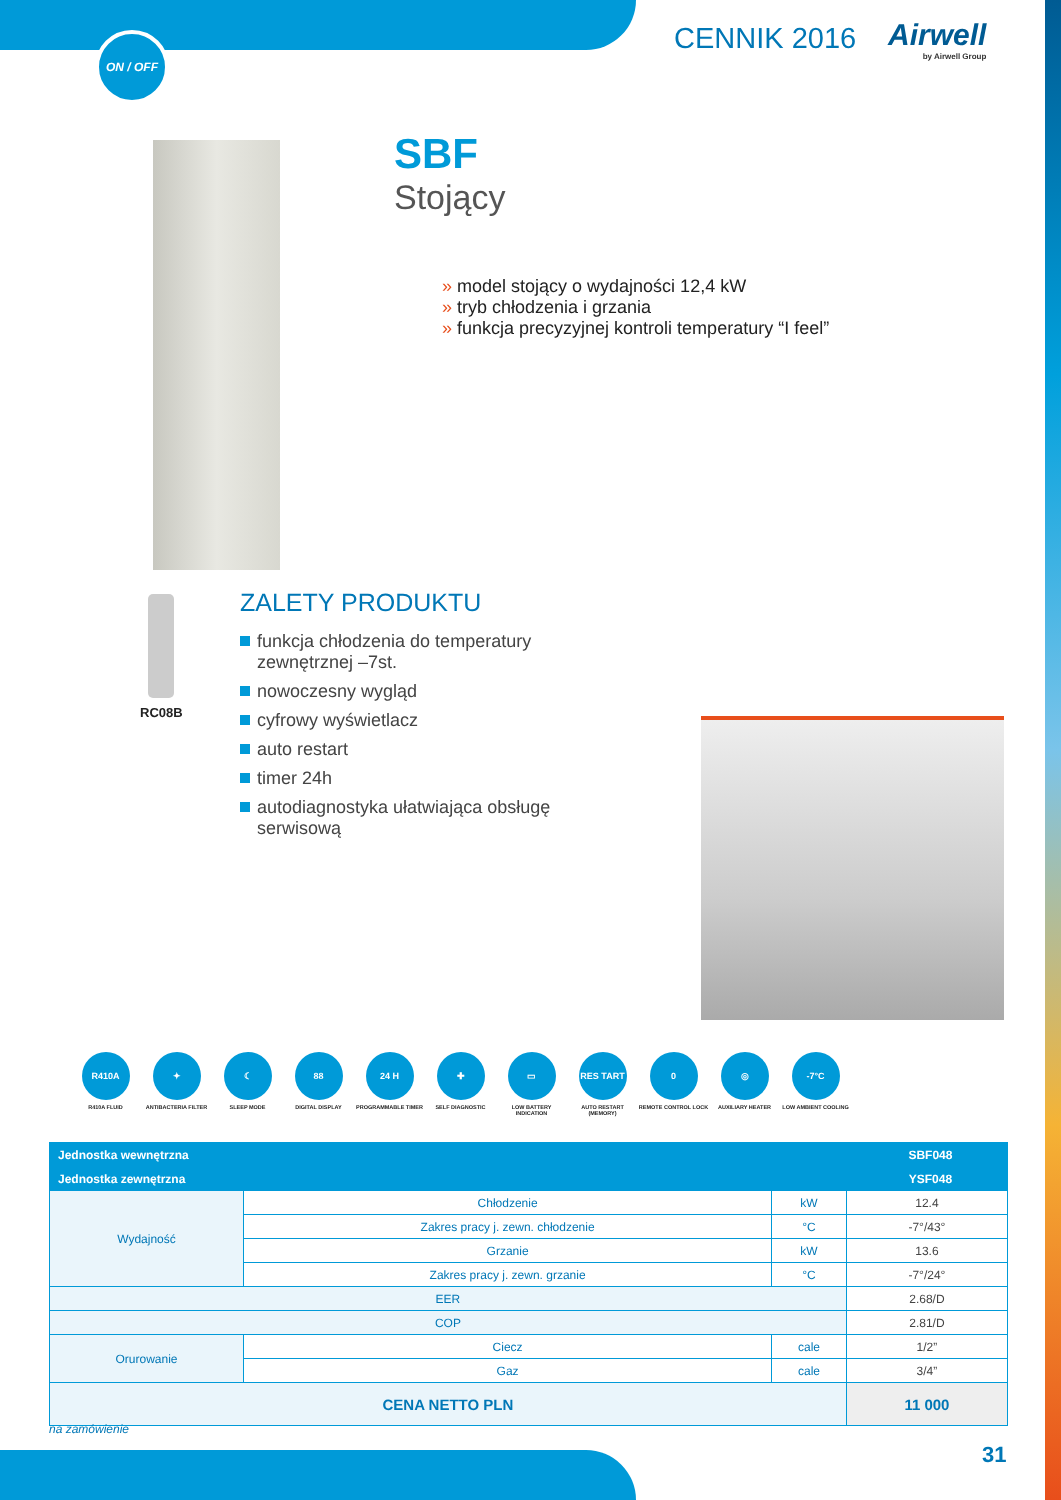ON / OFF CENNIK 2016 Airwell
by Airwell Group
RC08B
SBF
Stojący
» model stojący o wydajności 12,4 kW
» tryb chłodzenia i grzania
» funkcja precyzyjnej kontroli temperatury “I feel”
ZALETY PRODUKTU
funkcja chłodzenia do temperatury zewnętrznej –7st.
nowoczesny wygląd
cyfrowy wyświetlacz
auto restart
timer 24h
autodiagnostyka ułatwiająca obsługę serwisową
R410A
R410A FLUID
✦
ANTIBACTERIA FILTER
☾
SLEEP MODE
88
DIGITAL DISPLAY
24 H
PROGRAMMABLE TIMER
✚
SELF DIAGNOSTIC
▭
LOW BATTERY INDICATION
RES TART
AUTO RESTART (MEMORY)
0
REMOTE CONTROL LOCK
◎
AUXILIARY HEATER
-7°C
LOW AMBIENT COOLING
| Jednostka wewnętrzna | | | | SBF048 |
| --- | --- | --- | --- | --- |
| Jednostka zewnętrzna | | | | YSF048 |
| Wydajność | Chłodzenie | | kW | 12.4 |
| | Zakres pracy j. zewn. chłodzenie | | °C | -7°/43° |
| | Grzanie | | kW | 13.6 |
| | Zakres pracy j. zewn. grzanie | | °C | -7°/24° |
| EER | | | | 2.68/D |
| COP | | | | 2.81/D |
| Orurowanie | Ciecz | cale | | 1/2” |
| | Gaz | cale | | 3/4” |
| CENA NETTO PLN | | | | 11 000 |
na zamówienie
31